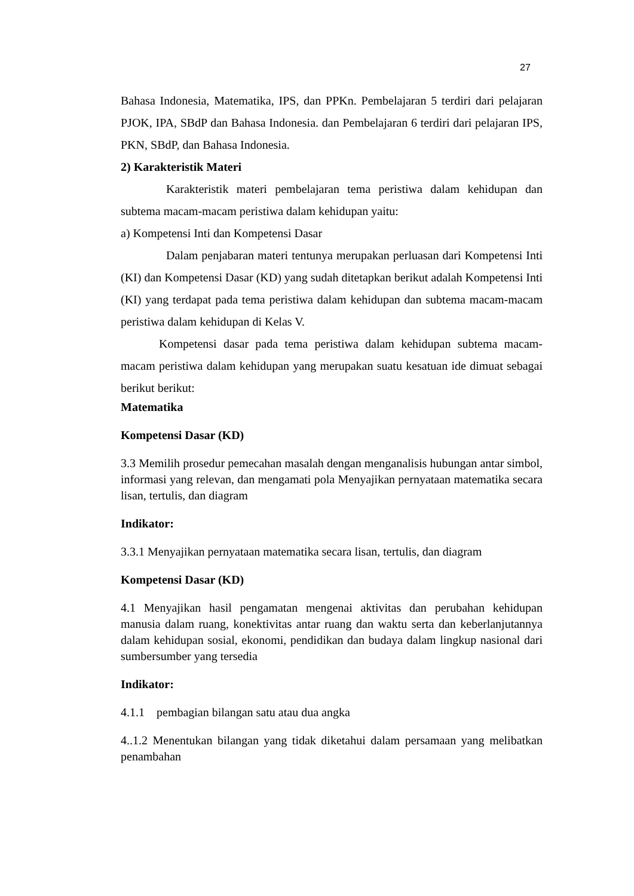27
Bahasa Indonesia, Matematika, IPS, dan PPKn. Pembelajaran 5 terdiri dari pelajaran PJOK, IPA, SBdP dan Bahasa Indonesia. dan Pembelajaran 6 terdiri dari pelajaran IPS, PKN, SBdP, dan Bahasa Indonesia.
2) Karakteristik Materi
Karakteristik materi pembelajaran tema peristiwa dalam kehidupan dan subtema macam-macam peristiwa dalam kehidupan yaitu:
a) Kompetensi Inti dan Kompetensi Dasar
Dalam penjabaran materi tentunya merupakan perluasan dari Kompetensi Inti (KI) dan Kompetensi Dasar (KD) yang sudah ditetapkan berikut adalah Kompetensi Inti (KI) yang terdapat pada tema peristiwa dalam kehidupan dan subtema macam-macam peristiwa dalam kehidupan di Kelas V.
Kompetensi dasar pada tema peristiwa dalam kehidupan subtema macam-macam peristiwa dalam kehidupan yang merupakan suatu kesatuan ide dimuat sebagai berikut berikut:
Matematika
Kompetensi Dasar (KD)
3.3 Memilih prosedur pemecahan masalah dengan menganalisis hubungan antar simbol, informasi yang relevan, dan mengamati pola Menyajikan pernyataan matematika secara lisan, tertulis, dan diagram
Indikator:
3.3.1 Menyajikan pernyataan matematika secara lisan, tertulis, dan diagram
Kompetensi Dasar (KD)
4.1 Menyajikan hasil pengamatan mengenai aktivitas dan perubahan kehidupan manusia dalam ruang, konektivitas antar ruang dan waktu serta dan keberlanjutannya dalam kehidupan sosial, ekonomi, pendidikan dan budaya dalam lingkup nasional dari sumbersumber yang tersedia
Indikator:
4.1.1 pembagian bilangan satu atau dua angka
4..1.2 Menentukan bilangan yang tidak diketahui dalam persamaan yang melibatkan penambahan